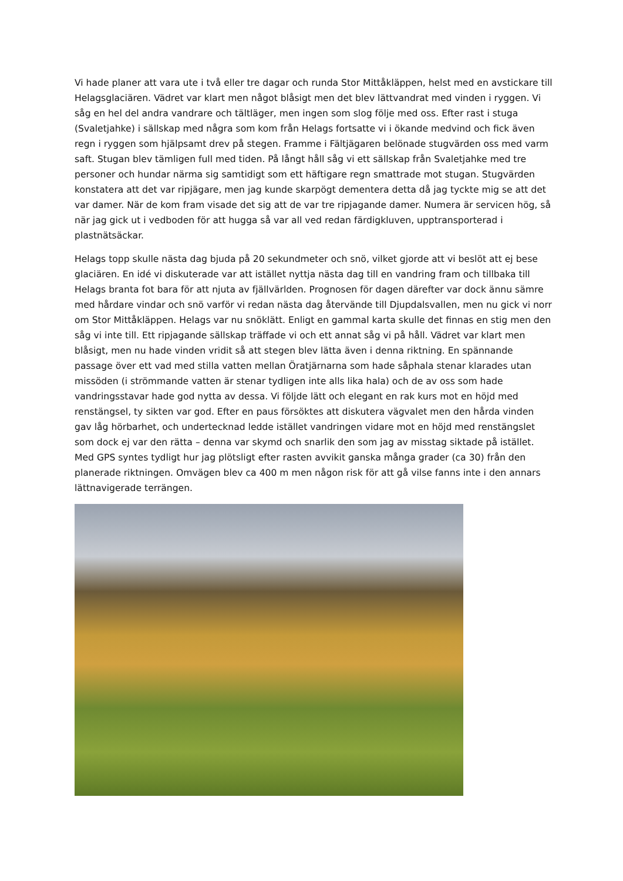Vi hade planer att vara ute i två eller tre dagar och runda Stor Mittåkläppen, helst med en avstickare till Helagsglaciären. Vädret var klart men något blåsigt men det blev lättvandrat med vinden i ryggen. Vi såg en hel del andra vandrare och tältläger, men ingen som slog följe med oss. Efter rast i stuga (Svaletjahke) i sällskap med några som kom från Helags fortsatte vi i ökande medvind och fick även regn i ryggen som hjälpsamt drev på stegen. Framme i Fältjägaren belönade stugvärden oss med varm saft. Stugan blev tämligen full med tiden. På långt håll såg vi ett sällskap från Svaletjahke med tre personer och hundar närma sig samtidigt som ett häftigare regn smattrade mot stugan. Stugvärden konstatera att det var ripjägare, men jag kunde skarpögt dementera detta då jag tyckte mig se att det var damer. När de kom fram visade det sig att de var tre ripjagande damer. Numera är servicen hög, så när jag gick ut i vedboden för att hugga så var all ved redan färdigkluven, upptransporterad i plastnätsäckar.
Helags topp skulle nästa dag bjuda på 20 sekundmeter och snö, vilket gjorde att vi beslöt att ej bese glaciären. En idé vi diskuterade var att istället nyttja nästa dag till en vandring fram och tillbaka till Helags branta fot bara för att njuta av fjällvärlden. Prognosen för dagen därefter var dock ännu sämre med hårdare vindar och snö varför vi redan nästa dag återvände till Djupdalsvallen, men nu gick vi norr om Stor Mittåkläppen. Helags var nu snöklätt. Enligt en gammal karta skulle det finnas en stig men den såg vi inte till. Ett ripjagande sällskap träffade vi och ett annat såg vi på håll. Vädret var klart men blåsigt, men nu hade vinden vridit så att stegen blev lätta även i denna riktning. En spännande passage över ett vad med stilla vatten mellan Öratjärnarna som hade såphala stenar klarades utan missöden (i strömmande vatten är stenar tydligen inte alls lika hala) och de av oss som hade vandringsstavar hade god nytta av dessa. Vi följde lätt och elegant en rak kurs mot en höjd med renstängsel, ty sikten var god. Efter en paus försöktes att diskutera vägvalet men den hårda vinden gav låg hörbarhet, och undertecknad ledde istället vandringen vidare mot en höjd med renstängslet som dock ej var den rätta – denna var skymd och snarlik den som jag av misstag siktade på istället. Med GPS syntes tydligt hur jag plötsligt efter rasten avvikit ganska många grader (ca 30) från den planerade riktningen. Omvägen blev ca 400 m men någon risk för att gå vilse fanns inte i den annars lättnavigerade terrängen.